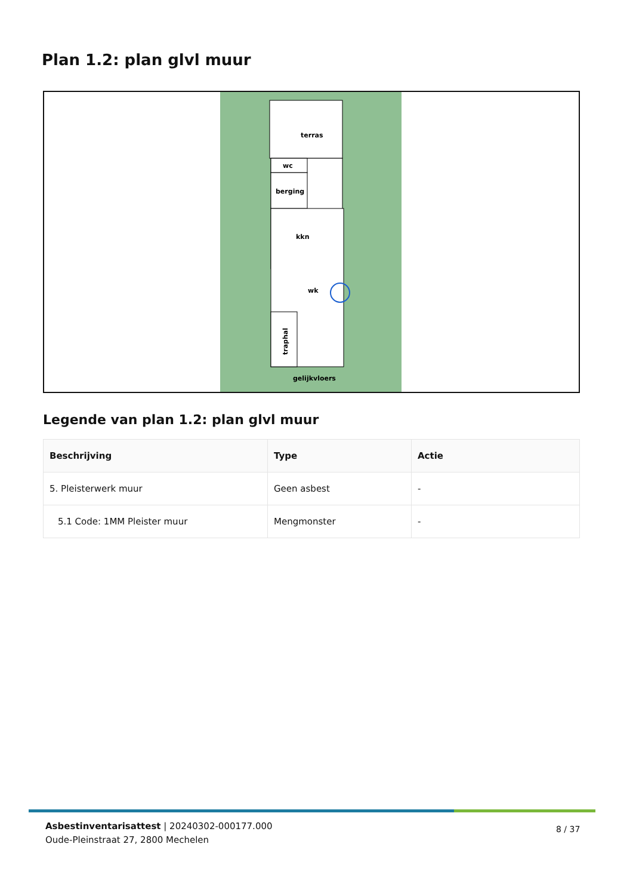Plan 1.2: plan glvl muur
terras
wc
berging
kkn
wk
traphal
gelijkvloers
Legende van plan 1.2: plan glvl muur
| Beschrijving | Type | Actie |
| --- | --- | --- |
| 5. Pleisterwerk muur | Geen asbest | - |
| 5.1 Code: 1MM Pleister muur | Mengmonster | - |
Asbestinventarisattest | 20240302-000177.000
Oude-Pleinstraat 27, 2800 Mechelen
8 / 37